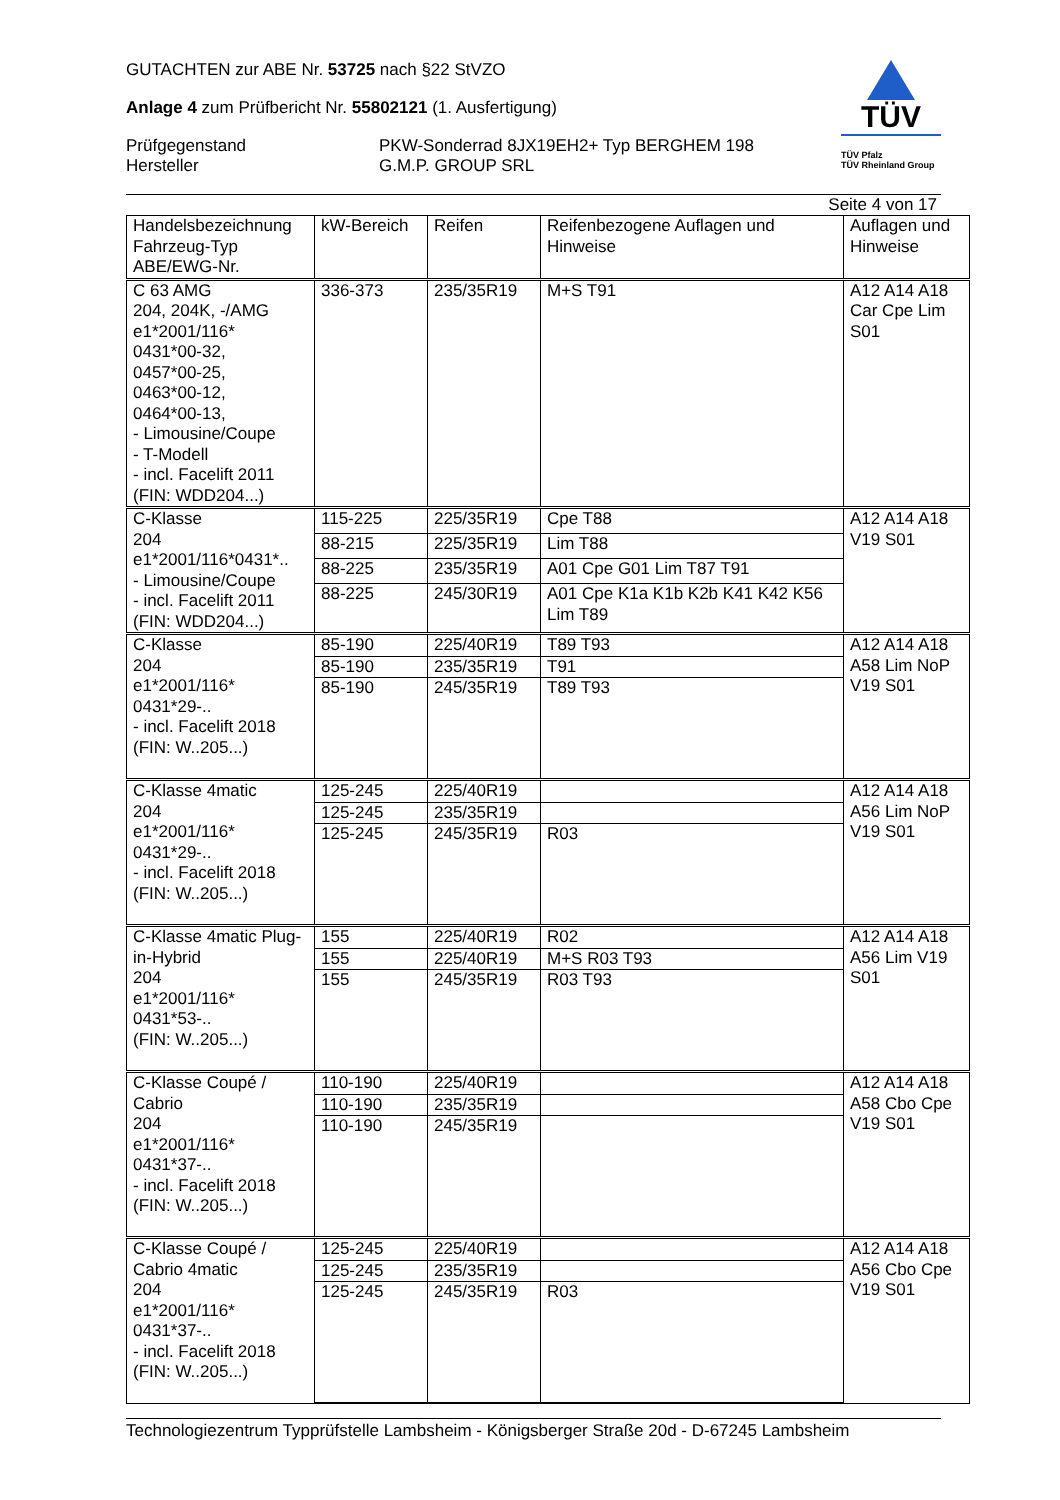GUTACHTEN zur ABE Nr. 53725 nach §22 StVZO
Anlage 4 zum Prüfbericht Nr. 55802121 (1. Ausfertigung)
Prüfgegenstand
Hersteller
PKW-Sonderrad 8JX19EH2+ Typ BERGHEM 198
G.M.P. GROUP SRL
TÜV
TÜV Pfalz
TÜV Rheinland Group
Seite 4 von 17
| Handelsbezeichnung Fahrzeug-Typ ABE/EWG-Nr. | kW-Bereich | Reifen | Reifenbezogene Auflagen und Hinweise | Auflagen und Hinweise |
| --- | --- | --- | --- | --- |
| C 63 AMG 204, 204K, -/AMG e1*2001/116* 0431*00-32, 0457*00-25, 0463*00-12, 0464*00-13, - Limousine/Coupe - T-Modell - incl. Facelift 2011 (FIN: WDD204...) | 336-373 | 235/35R19 | M+S T91 | A12 A14 A18 Car Cpe Lim S01 |
| C-Klasse 204 e1*2001/116*0431*.. - Limousine/Coupe - incl. Facelift 2011 (FIN: WDD204...) | 115-225 | 225/35R19 | Cpe T88 | A12 A14 A18 V19 S01 |
| | 88-215 | 225/35R19 | Lim T88 | |
| | 88-225 | 235/35R19 | A01 Cpe G01 Lim T87 T91 | |
| | 88-225 | 245/30R19 | A01 Cpe K1a K1b K2b K41 K42 K56 Lim T89 | |
| C-Klasse 204 e1*2001/116* 0431*29-.. - incl. Facelift 2018 (FIN: W..205...) | 85-190 | 225/40R19 | T89 T93 | A12 A14 A18 A58 Lim NoP V19 S01 |
| | 85-190 | 235/35R19 | T91 | |
| | 85-190 | 245/35R19 | T89 T93 | |
| C-Klasse 4matic 204 e1*2001/116* 0431*29-.. - incl. Facelift 2018 (FIN: W..205...) | 125-245 | 225/40R19 | | A12 A14 A18 A56 Lim NoP V19 S01 |
| | 125-245 | 235/35R19 | | |
| | 125-245 | 245/35R19 | R03 | |
| C-Klasse 4matic Plug-in-Hybrid 204 e1*2001/116* 0431*53-.. (FIN: W..205...) | 155 | 225/40R19 | R02 | A12 A14 A18 A56 Lim V19 S01 |
| | 155 | 225/40R19 | M+S R03 T93 | |
| | 155 | 245/35R19 | R03 T93 | |
| C-Klasse Coupé / Cabrio 204 e1*2001/116* 0431*37-.. - incl. Facelift 2018 (FIN: W..205...) | 110-190 | 225/40R19 | | A12 A14 A18 A58 Cbo Cpe V19 S01 |
| | 110-190 | 235/35R19 | | |
| | 110-190 | 245/35R19 | | |
| C-Klasse Coupé / Cabrio 4matic 204 e1*2001/116* 0431*37-.. - incl. Facelift 2018 (FIN: W..205...) | 125-245 | 225/40R19 | | A12 A14 A18 A56 Cbo Cpe V19 S01 |
| | 125-245 | 235/35R19 | | |
| | 125-245 | 245/35R19 | R03 | |
Technologiezentrum Typprüfstelle Lambsheim - Königsberger Straße 20d - D-67245 Lambsheim